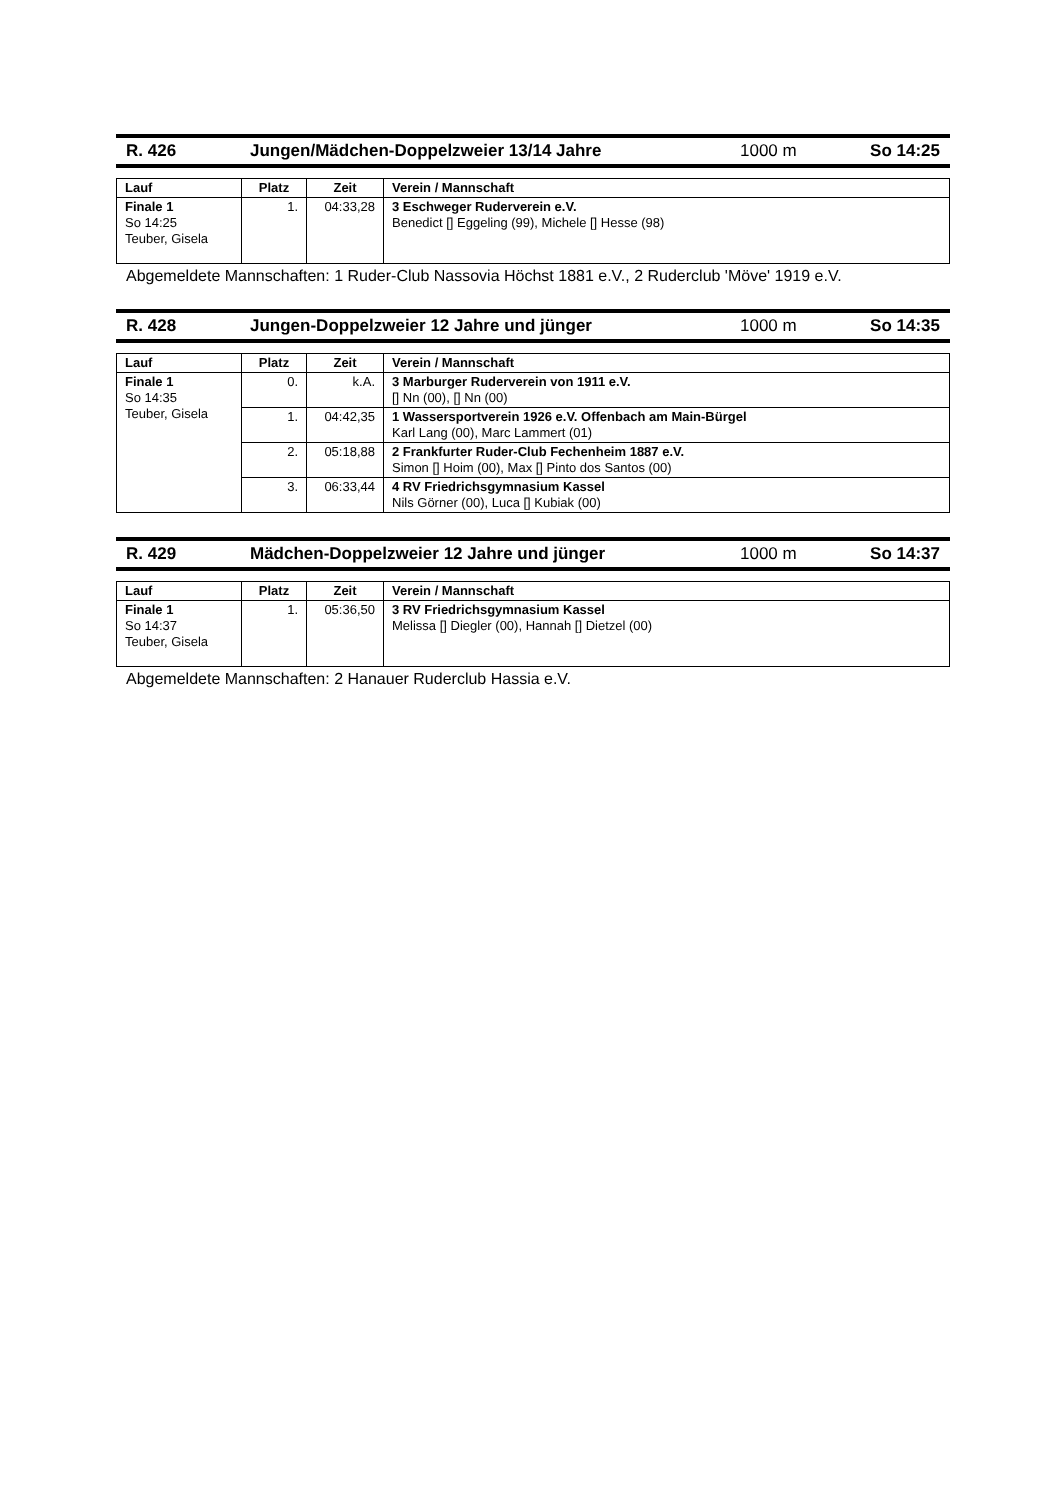R. 426 Jungen/Mädchen-Doppelzweier 13/14 Jahre 1000 m So 14:25
| Lauf | Platz | Zeit | Verein / Mannschaft |
| --- | --- | --- | --- |
| Finale 1 So 14:25 Teuber, Gisela | 1. | 04:33,28 | 3 Eschweger Ruderverein e.V. Benedict [] Eggeling (99), Michele [] Hesse (98) |
Abgemeldete Mannschaften: 1 Ruder-Club Nassovia Höchst 1881 e.V., 2 Ruderclub 'Möve' 1919 e.V.
R. 428 Jungen-Doppelzweier 12 Jahre und jünger 1000 m So 14:35
| Lauf | Platz | Zeit | Verein / Mannschaft |
| --- | --- | --- | --- |
| Finale 1 So 14:35 Teuber, Gisela | 0. | k.A. | 3 Marburger Ruderverein von 1911 e.V. [] Nn (00), [] Nn (00) |
| | 1. | 04:42,35 | 1 Wassersportverein 1926 e.V. Offenbach am Main-Bürgel Karl Lang (00), Marc Lammert (01) |
| | 2. | 05:18,88 | 2 Frankfurter Ruder-Club Fechenheim 1887 e.V. Simon [] Hoim (00), Max [] Pinto dos Santos (00) |
| | 3. | 06:33,44 | 4 RV Friedrichsgymnasium Kassel Nils Görner (00), Luca [] Kubiak (00) |
R. 429 Mädchen-Doppelzweier 12 Jahre und jünger 1000 m So 14:37
| Lauf | Platz | Zeit | Verein / Mannschaft |
| --- | --- | --- | --- |
| Finale 1 So 14:37 Teuber, Gisela | 1. | 05:36,50 | 3 RV Friedrichsgymnasium Kassel Melissa [] Diegler (00), Hannah [] Dietzel (00) |
Abgemeldete Mannschaften: 2 Hanauer Ruderclub Hassia e.V.